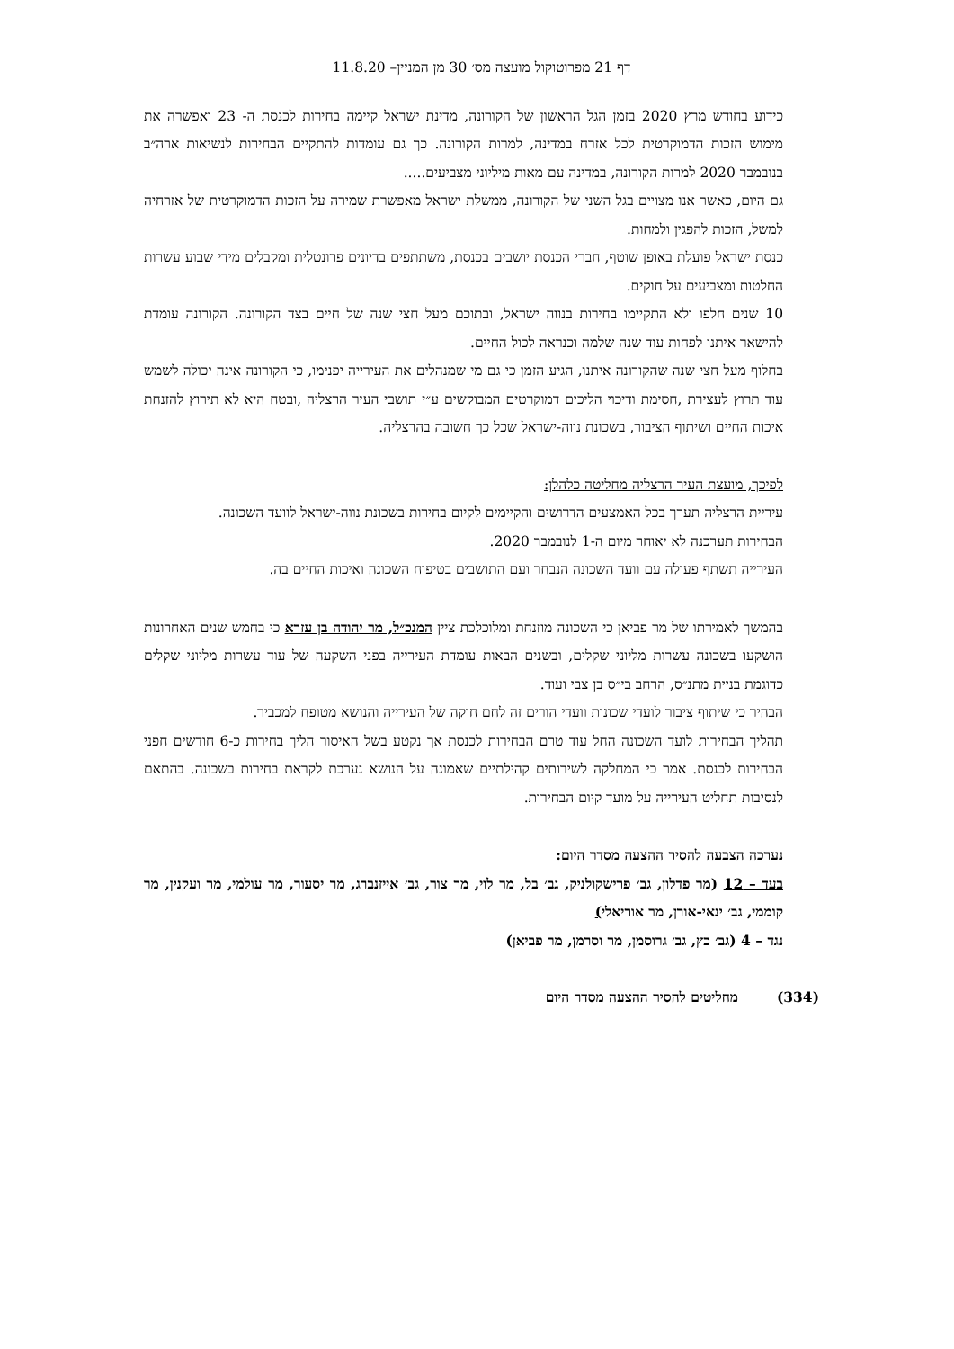דף 21 מפרוטוקול מועצה מס׳ 30 מן המניין– 11.8.20
כידוע בחודש מרץ 2020 בזמן הגל הראשון של הקורונה, מדינת ישראל קיימה בחירות לכנסת ה- 23 ואפשרה את מימוש הזכות הדמוקרטית לכל אזרח במדינה, למרות הקורונה. כך גם עומדות להתקיים הבחירות לנשיאות ארה״ב בנובמבר 2020 למרות הקורונה, במדינה עם מאות מיליוני מצביעים.....
גם היום, כאשר אנו מצויים בגל השני של הקורונה, ממשלת ישראל מאפשרת שמירה על הזכות הדמוקרטית של אזרחיה למשל, הזכות להפגין ולמחות.
כנסת ישראל פועלת באופן שוטף, חברי הכנסת יושבים בכנסת, משתתפים בדיונים פרונטלית ומקבלים מידי שבוע עשרות החלטות ומצביעים על חוקים.
10 שנים חלפו ולא התקיימו בחירות בנווה ישראל, ובתוכם מעל חצי שנה של חיים בצד הקורונה. הקורונה עומדת להישאר איתנו לפחות עוד שנה שלמה וכנראה לכול החיים.
בחלוף מעל חצי שנה שהקורונה איתנו, הגיע הזמן כי גם מי שמנהלים את העירייה יפנימו, כי הקורונה אינה יכולה לשמש עוד תרוץ לעצירת ,חסימת ודיכוי הליכים דמוקרטים המבוקשים ע״י תושבי העיר הרצליה ,ובטח היא לא תירוץ להזנחת איכות החיים ושיתוף הציבור, בשכונת נווה-ישראל שכל כך חשובה בהרצליה.
לפיכך, מועצת העיר הרצליה מחליטה כלהלן:
עיריית הרצליה תערך בכל האמצעים הדרושים והקיימים לקיום בחירות בשכונת נווה-ישראל לוועד השכונה.
הבחירות תערכנה לא יאוחר מיום ה-1 לנובמבר 2020.
העירייה תשתף פעולה עם וועד השכונה הנבחר ועם התושבים בטיפוח השכונה ואיכות החיים בה.
בהמשך לאמירתו של מר פביאן כי השכונה מוזנחת ומלוכלכת ציין המנכ״ל, מר יהודה בן עזרא כי בחמש שנים האחרונות הושקעו בשכונה עשרות מליוני שקלים, ובשנים הבאות עומדת העירייה בפני השקעה של עוד עשרות מליוני שקלים כדוגמת בניית מתנ״ס, הרחב בי״ס בן צבי ועוד.
הבהיר כי שיתוף ציבור לועדי שכונות וועדי הורים זה לחם חוקה של העירייה והנושא מטופח למכביר.
תהליך הבחירות לועד השכונה החל עוד טרם הבחירות לכנסת אך נקטע בשל האיסור הליך בחירות כ-6 חודשים חפני הבחירות לכנסת. אמר כי המחלקה לשירותים קהילתיים שאמונה על הנושא נערכת לקראת בחירות בשכונה. בהתאם לנסיבות תחליט העירייה על מועד קיום הבחירות.
נערכה הצבעה להסיר ההצעה מסדר היום:
בעד – 12 (מר פדלון, גב׳ פרישקולניק, גב׳ בל, מר לוי, מר צור, גב׳ אייזנברג, מר יסעור, מר עולמי, מר ועקנין, מר קוממי, גב׳ ינאי-אורן, מר אוריאלי)
נגד – 4 (גב׳ כץ, גב׳ גרוסמן, מר וסרמן, מר פביאן)
(334) מחליטים להסיר ההצעה מסדר היום